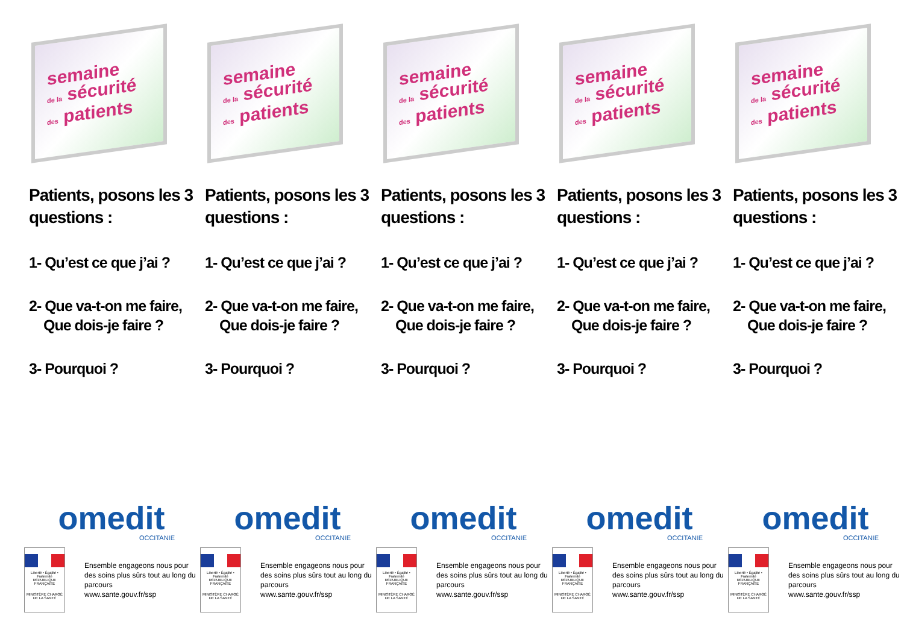semaine
de la sécurité
des patients
Patients, posons les 3 questions :
1- Qu’est ce que j’ai ?
2- Que va-t-on me faire,
Que dois-je faire ?
3- Pourquoi ?
omedit
OCCITANIE
Liberté • Égalité • Fraternité
RÉPUBLIQUE FRANÇAISE
MINISTÈRE CHARGÉ
DE LA SANTÉ
Ensemble engageons nous pour des soins plus sûrs tout au long du parcours
www.sante.gouv.fr/ssp
semaine
de la sécurité
des patients
Patients, posons les 3 questions :
1- Qu’est ce que j’ai ?
2- Que va-t-on me faire,
Que dois-je faire ?
3- Pourquoi ?
omedit
OCCITANIE
Liberté • Égalité • Fraternité
RÉPUBLIQUE FRANÇAISE
MINISTÈRE CHARGÉ
DE LA SANTÉ
Ensemble engageons nous pour des soins plus sûrs tout au long du parcours
www.sante.gouv.fr/ssp
semaine
de la sécurité
des patients
Patients, posons les 3 questions :
1- Qu’est ce que j’ai ?
2- Que va-t-on me faire,
Que dois-je faire ?
3- Pourquoi ?
omedit
OCCITANIE
Liberté • Égalité • Fraternité
RÉPUBLIQUE FRANÇAISE
MINISTÈRE CHARGÉ
DE LA SANTÉ
Ensemble engageons nous pour des soins plus sûrs tout au long du parcours
www.sante.gouv.fr/ssp
semaine
de la sécurité
des patients
Patients, posons les 3 questions :
1- Qu’est ce que j’ai ?
2- Que va-t-on me faire,
Que dois-je faire ?
3- Pourquoi ?
omedit
OCCITANIE
Liberté • Égalité • Fraternité
RÉPUBLIQUE FRANÇAISE
MINISTÈRE CHARGÉ
DE LA SANTÉ
Ensemble engageons nous pour des soins plus sûrs tout au long du parcours
www.sante.gouv.fr/ssp
semaine
de la sécurité
des patients
Patients, posons les 3 questions :
1- Qu’est ce que j’ai ?
2- Que va-t-on me faire,
Que dois-je faire ?
3- Pourquoi ?
omedit
OCCITANIE
Liberté • Égalité • Fraternité
RÉPUBLIQUE FRANÇAISE
MINISTÈRE CHARGÉ
DE LA SANTÉ
Ensemble engageons nous pour des soins plus sûrs tout au long du parcours
www.sante.gouv.fr/ssp